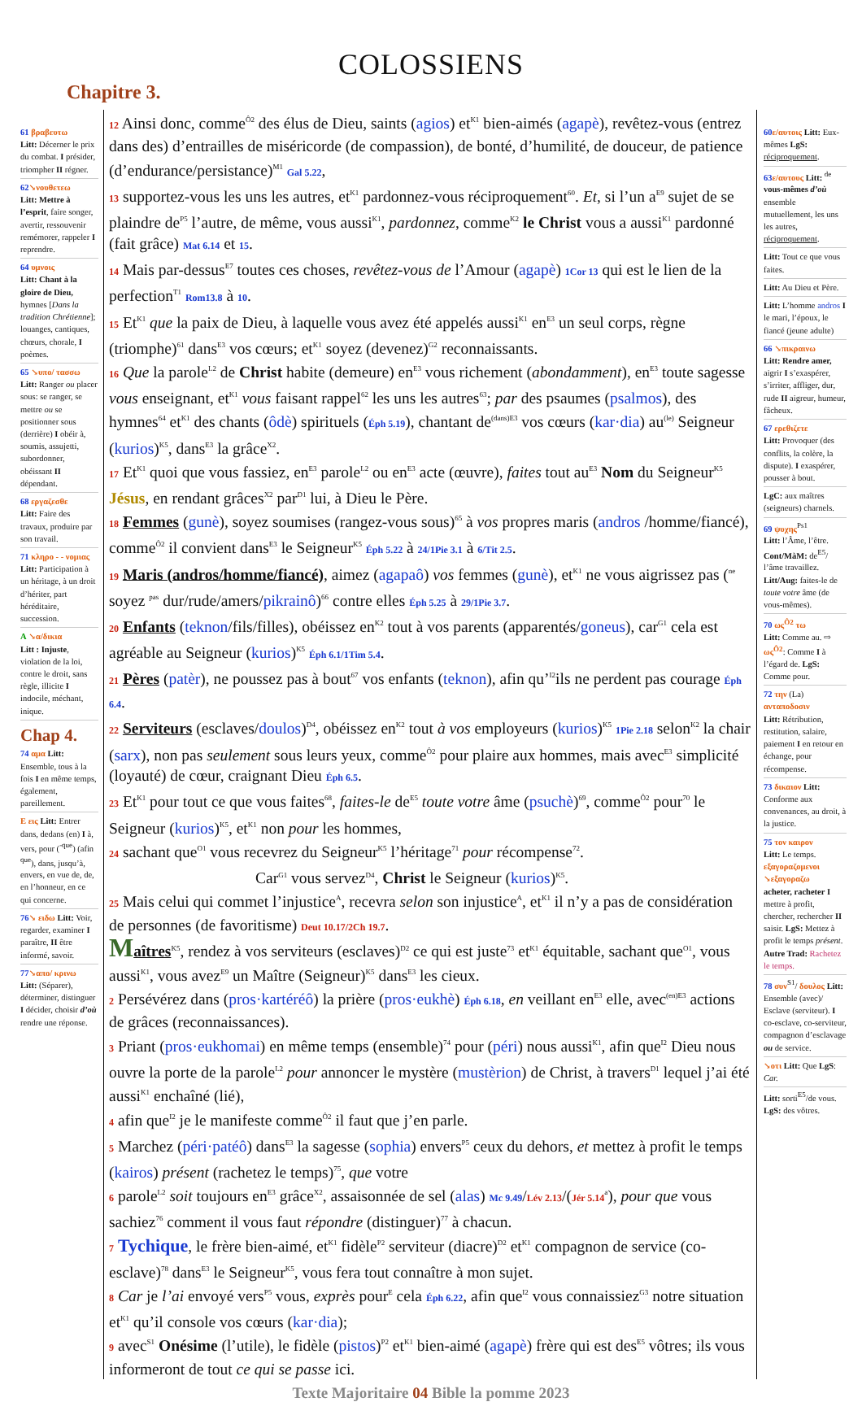COLOSSIENS
Chapitre 3.
61 βραβευτω
Litt: Décerner le prix du combat. I présider, triompher II régner.
62↘νουθετεω
Litt: Mettre à l’esprit, faire songer, avertir, ressouvenir remémorer, rappeler I reprendre.
64 υμνοις
Litt: Chant à la gloire de Dieu, hymnes [Dans la tradition Chrétienne]; louanges, cantiques, chœurs, chorale, I poèmes.
65 ↘υπο/ τασσω Litt: Ranger ou placer sous: se ranger, se mettre ou se positionner sous (derrière) I obéir à, soumis, assujetti, subordonner, obéissant II dépendant.
68 εργαζεσθε
Litt: Faire des travaux, produire par son travail.
71 κληρο - - νομιας Litt: Participation à un héritage, à un droit d’hériter, part héréditaire, succession.
A ↘α/δικια
Litt : Injuste, violation de la loi, contre le droit, sans règle, illicite I indocile, méchant, inique.
Chap 4.
74 αμα Litt: Ensemble, tous à la fois I en même temps, également, pareillement.
E εις Litt: Entrer dans, dedans (en) I à, vers, pour (<sup>-que</sup>) (afin <sup>que</sup>), dans, jusqu’à, envers, en vue de, de, en l’honneur, en ce qui concerne.
76↘ ειδω Litt: Voir, regarder, examiner I paraître, II être informé, savoir.
77↘απο/ κρινω
Litt: (Séparer), déterminer, distinguer I décider, choisir d’où rendre une réponse.
12 Ainsi donc, comme<sup>Ô2</sup> des élus de Dieu, saints (agios) et<sup>K1</sup> bien-aimés (agapè), revêtez-vous (entrez dans des) d’entrailles de miséricorde (de compassion), de bonté, d’humilité, de douceur, de patience (d’endurance/persistance)<sup>M1</sup> Gal 5.22,
13 supportez-vous les uns les autres, et<sup>K1</sup> pardonnez-vous réciproquement<sup>60</sup>. Et, si l’un a<sup>E9</sup> sujet de se plaindre de<sup>P5</sup> l’autre, de même, vous aussi<sup>K1</sup>, pardonnez, comme<sup>K2</sup> le Christ vous a aussi<sup>K1</sup> pardonné (fait grâce) Mat 6.14 et 15.
14 Mais par-dessus<sup>E7</sup> toutes ces choses, revêtez-vous de l’Amour (agapè) 1Cor 13 qui est le lien de la perfection<sup>T1</sup> Rom13.8 à 10.
15 Et<sup>K1</sup> que la paix de Dieu, à laquelle vous avez été appelés aussi<sup>K1</sup> en<sup>E3</sup> un seul corps, règne (triomphe)<sup>61</sup> dans<sup>E3</sup> vos cœurs; et<sup>K1</sup> soyez (devenez)<sup>G2</sup> reconnaissants.
16 Que la parole<sup>L2</sup> de Christ habite (demeure) en<sup>E3</sup> vous richement (abondamment), en<sup>E3</sup> toute sagesse vous enseignant, et<sup>K1</sup> vous faisant rappel<sup>62</sup> les uns les autres<sup>63</sup>; par des psaumes (psalmos), des hymnes<sup>64</sup> et<sup>K1</sup> des chants (ôdè) spirituels (Éph 5.19), chantant de<sup>(dans)</sup><sup>E3</sup> vos cœurs (kar·dia) au<sup>(le)</sup> Seigneur (kurios)<sup>K5</sup>, dans<sup>E3</sup> la grâce<sup>X2</sup>.
17 Et<sup>K1</sup> quoi que vous fassiez, en<sup>E3</sup> parole<sup>L2</sup> ou en<sup>E3</sup> acte (œuvre), faites tout au<sup>E3</sup> Nom du Seigneur<sup>K5</sup> Jésus, en rendant grâces<sup>X2</sup> par<sup>D1</sup> lui, à Dieu le Père.
18 Femmes (gunè), soyez soumises (rangez-vous sous)<sup>65</sup> à vos propres maris (andros /homme/fiancé), comme<sup>Ô2</sup> il convient dans<sup>E3</sup> le Seigneur<sup>K5</sup> Éph 5.22 à 24/1Pie 3.1 à 6/Tit 2.5.
19 Maris (andros/homme/fiancé), aimez (agapaô) vos femmes (gunè), et<sup>K1</sup> ne vous aigrissez pas (<sup>ne</sup> soyez <sup>pas</sup> dur/rude/amers/pikrainô)<sup>66</sup> contre elles Éph 5.25 à 29/1Pie 3.7.
20 Enfants (teknon/fils/filles), obéissez en<sup>K2</sup> tout à vos parents (apparentés/goneus), car<sup>G1</sup> cela est agréable au Seigneur (kurios)<sup>K5</sup> Éph 6.1/1Tim 5.4.
21 Pères (patèr), ne poussez pas à bout<sup>67</sup> vos enfants (teknon), afin qu’<sup>I2</sup>ils ne perdent pas courage Éph 6.4.
22 Serviteurs (esclaves/doulos)<sup>D4</sup>, obéissez en<sup>K2</sup> tout à vos employeurs (kurios)<sup>K5</sup> 1Pie 2.18 selon<sup>K2</sup> la chair (sarx), non pas seulement sous leurs yeux, comme<sup>Ô2</sup> pour plaire aux hommes, mais avec<sup>E3</sup> simplicité (loyauté) de cœur, craignant Dieu Éph 6.5.
23 Et<sup>K1</sup> pour tout ce que vous faites<sup>68</sup>, faites-le de<sup>E5</sup> toute votre âme (psuchè)<sup>69</sup>, comme<sup>Ô2</sup> pour<sup>70</sup> le Seigneur (kurios)<sup>K5</sup>, et<sup>K1</sup> non pour les hommes,
24 sachant que<sup>O1</sup> vous recevrez du Seigneur<sup>K5</sup> l’héritage<sup>71</sup> pour récompense<sup>72</sup>. Car<sup>G1</sup> vous servez<sup>D4</sup>, Christ le Seigneur (kurios)<sup>K5</sup>.
25 Mais celui qui commet l’injustice<sup>A</sup>, recevra selon son injustice<sup>A</sup>, et<sup>K1</sup> il n’y a pas de considération de personnes (de favoritisme) Deut 10.17/2Ch 19.7.
Maîtres<sup>K5</sup>, rendez à vos serviteurs (esclaves)<sup>D2</sup> ce qui est juste<sup>73</sup> et<sup>K1</sup> équitable, sachant que<sup>O1</sup>, vous aussi<sup>K1</sup>, vous avez<sup>E9</sup> un Maître (Seigneur)<sup>K5</sup> dans<sup>E3</sup> les cieux.
2 Persévérez dans (pros·kartéréô) la prière (pros·eukhè) Éph 6.18, en veillant en<sup>E3</sup> elle, avec<sup>(en)</sup><sup>E3</sup> actions de grâces (reconnaissances).
3 Priant (pros·eukhomai) en même temps (ensemble)<sup>74</sup> pour (péri) nous aussi<sup>K1</sup>, afin que<sup>I2</sup> Dieu nous ouvre la porte de la parole<sup>L2</sup> pour annoncer le mystère (mustèrion) de Christ, à travers<sup>D1</sup> lequel j’ai été aussi<sup>K1</sup> enchaîné (lié),
4 afin que<sup>I2</sup> je le manifeste comme<sup>Ô2</sup> il faut que j’en parle.
5 Marchez (péri·patéô) dans<sup>E3</sup> la sagesse (sophia) envers<sup>P5</sup> ceux du dehors, et mettez à profit le temps (kairos) présent (rachetez le temps)<sup>75</sup>, que votre
6 parole<sup>L2</sup> soit toujours en<sup>E3</sup> grâce<sup>X2</sup>, assaisonnée de sel (alas) Mc 9.49/Lév 2.13/(Jér 5.14<sup>a</sup>), pour que vous sachiez<sup>76</sup> comment il vous faut répondre (distinguer)<sup>77</sup> à chacun.
7 Tychique, le frère bien-aimé, et<sup>K1</sup> fidèle<sup>P2</sup> serviteur (diacre)<sup>D2</sup> et<sup>K1</sup> compagnon de service (co-esclave)<sup>78</sup> dans<sup>E3</sup> le Seigneur<sup>K5</sup>, vous fera tout connaître à mon sujet.
8 Car je l’ai envoyé vers<sup>P5</sup> vous, exprès pour<sup>E</sup> cela Éph 6.22, afin que<sup>I2</sup> vous connaissiez<sup>G3</sup> notre situation et<sup>K1</sup> qu’il console vos cœurs (kar·dia);
9 avec<sup>S1</sup> Onésime (l’utile), le fidèle (pistos)<sup>P2</sup> et<sup>K1</sup> bien-aimé (agapè) frère qui est des<sup>E5</sup> vôtres; ils vous informeront de tout ce qui se passe ici.
60 ε/αυτοις Litt: Eux-mêmes LgS: réciproquement.
63 ε/αυτους Litt: <sup>de</sup> vous-mêmes d’où ensemble mutuellement, les uns les autres, réciproquement.
Litt: Tout ce que vous faites.
Litt: Au Dieu et Père.
Litt: L’homme andros I le mari, l’époux, le fiancé (jeune adulte)
66 ↘πικραινω
Litt: Rendre amer, aigrir I s’exaspérer, s’irriter, affliger, dur, rude II aigreur, humeur, fâcheux.
67 ερεθιζετε
Litt: Provoquer (des conflits, la colère, la dispute). I exaspérer, pousser à bout.
LgC: aux maîtres (seigneurs) charnels.
69 ψυχης<sup>Ps1</sup>
Litt: l’Âme, l’être. Cont/MàM: de<sup>E5</sup>/ l’âme travaillez. Litt/Aug: faites-le de toute votre âme (de vous-mêmes).
70 ως<sup>Ô2</sup> τω
Litt: Comme au. ⇨ ως<sup>Ô2</sup>: Comme I à l’égard de. LgS: Comme pour.
72 την (La) ανταποδοσιν
Litt: Rétribution, restitution, salaire, paiement I en retour en échange, pour récompense.
73 δικαιον Litt: Conforme aux convenances, au droit, à la justice.
75 τον καιρον
Litt: Le temps. εξαγοραζομενοι ↘εξαγοραζω
acheter, racheter I mettre à profit, chercher, rechercher II saisir. LgS: Mettez à profit le temps présent. Autre Trad: Rachetez le temps.
78 συν<sup>S1</sup>/ δουλος Litt: Ensemble (avec)/ Esclave (serviteur). I co-esclave, co-serviteur, compagnon d’esclavage ou de service.
↘οτι Litt: Que LgS: Car.
Litt: sorti<sup>E5</sup>/de vous. LgS: des vôtres.
Texte Majoritaire 04 Bible la pomme 2023